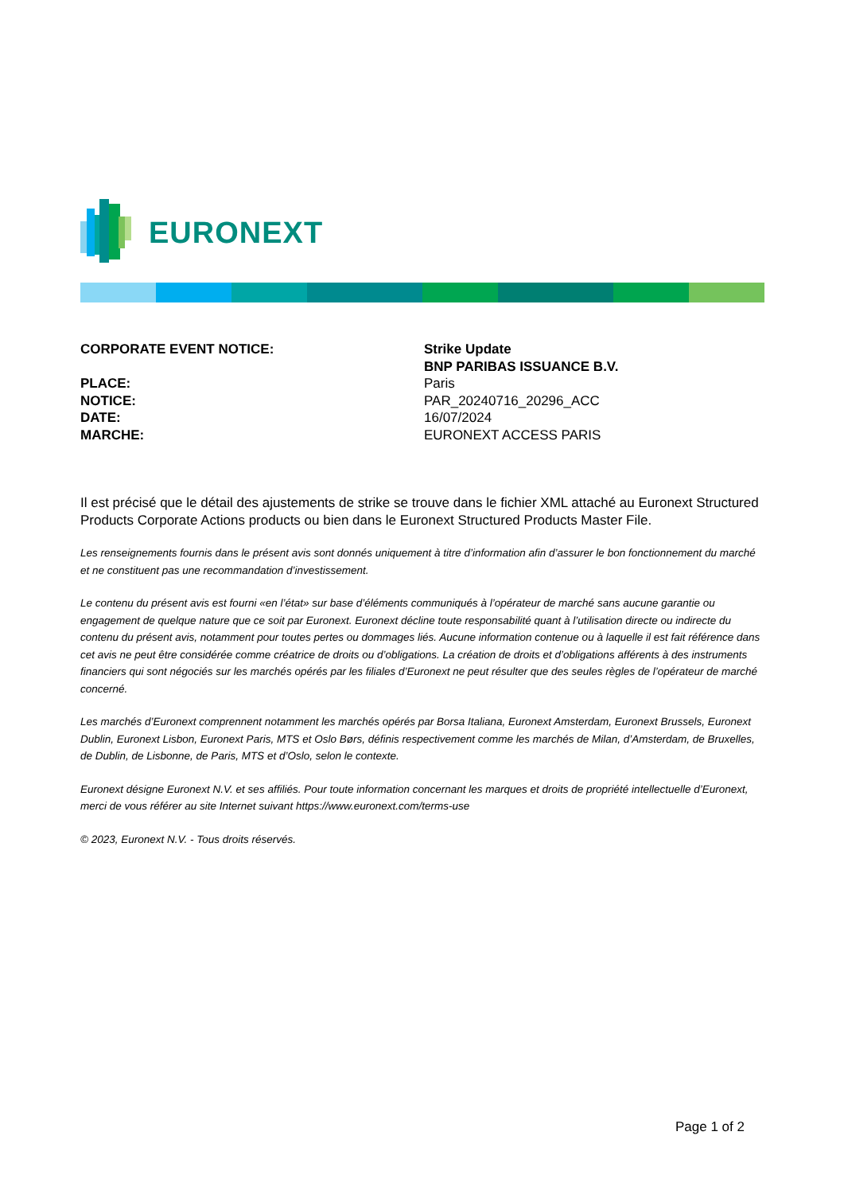EURONEXT
CORPORATE EVENT NOTICE: Strike Update
BNP PARIBAS ISSUANCE B.V.
PLACE: Paris
NOTICE: PAR_20240716_20296_ACC
DATE: 16/07/2024
MARCHE: EURONEXT ACCESS PARIS
Il est précisé que le détail des ajustements de strike se trouve dans le fichier XML attaché au Euronext Structured Products Corporate Actions products ou bien dans le Euronext Structured Products Master File.
Les renseignements fournis dans le présent avis sont donnés uniquement à titre d’information afin d’assurer le bon fonctionnement du marché et ne constituent pas une recommandation d’investissement.
Le contenu du présent avis est fourni «en l’état» sur base d’éléments communiqués à l’opérateur de marché sans aucune garantie ou engagement de quelque nature que ce soit par Euronext. Euronext décline toute responsabilité quant à l’utilisation directe ou indirecte du contenu du présent avis, notamment pour toutes pertes ou dommages liés. Aucune information contenue ou à laquelle il est fait référence dans cet avis ne peut être considérée comme créatrice de droits ou d’obligations. La création de droits et d’obligations afférents à des instruments financiers qui sont négociés sur les marchés opérés par les filiales d’Euronext ne peut résulter que des seules règles de l’opérateur de marché concerné.
Les marchés d’Euronext comprennent notamment les marchés opérés par Borsa Italiana, Euronext Amsterdam, Euronext Brussels, Euronext Dublin, Euronext Lisbon, Euronext Paris, MTS et Oslo Børs, définis respectivement comme les marchés de Milan, d’Amsterdam, de Bruxelles, de Dublin, de Lisbonne, de Paris, MTS et d’Oslo, selon le contexte.
Euronext désigne Euronext N.V. et ses affiliés. Pour toute information concernant les marques et droits de propriété intellectuelle d’Euronext, merci de vous référer au site Internet suivant https://www.euronext.com/terms-use
© 2023, Euronext N.V. - Tous droits réservés.
Page 1 of 2